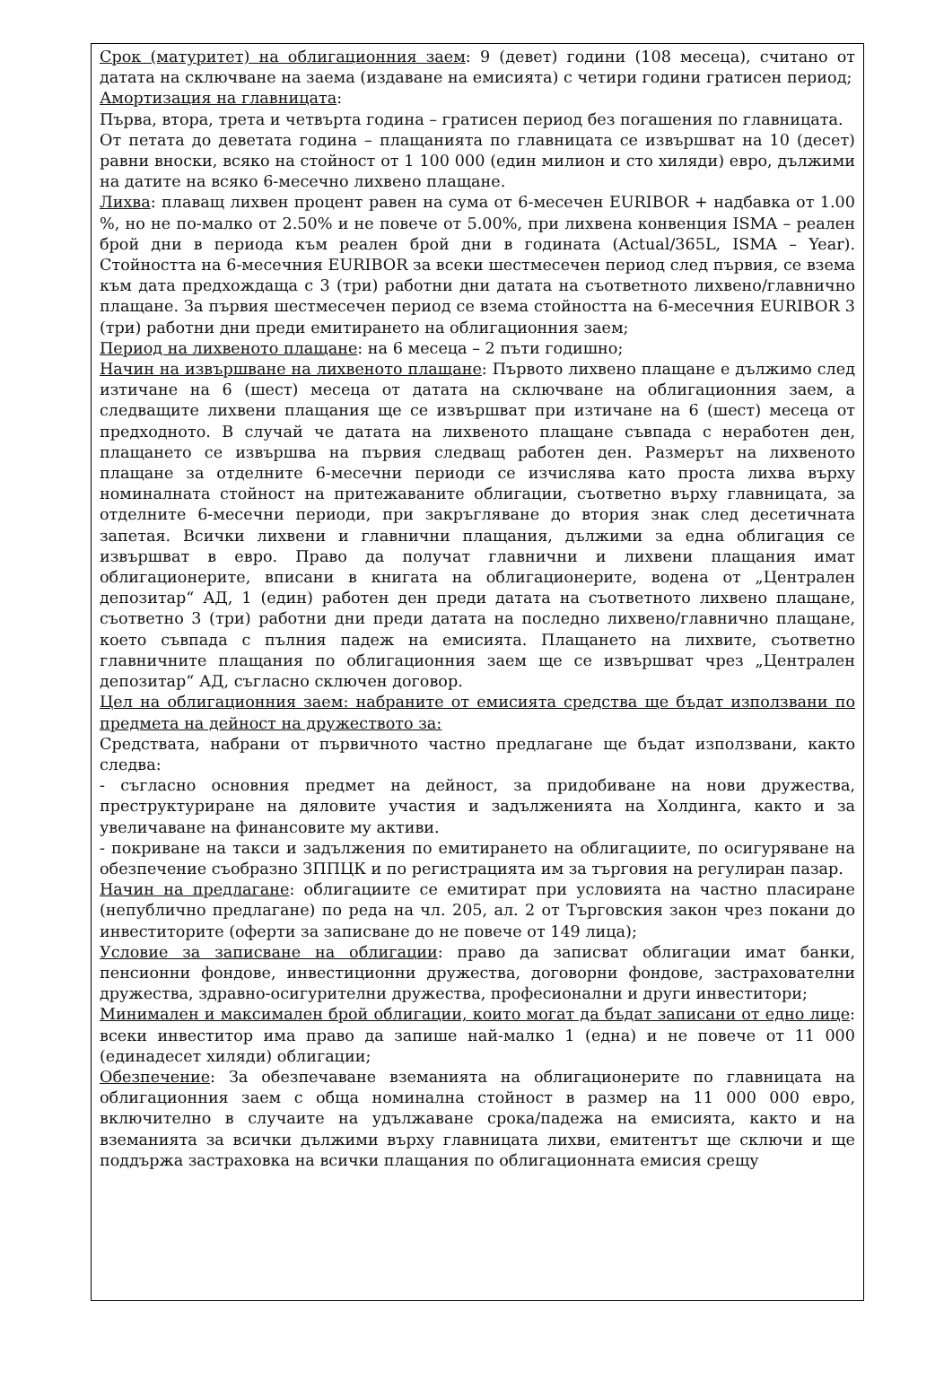Срок (матуритет) на облигационния заем: 9 (девет) години (108 месеца), считано от датата на сключване на заема (издаване на емисията) с четири години гратисен период;
Амортизация на главницата:
Първа, втора, трета и четвърта година – гратисен период без погашения по главницата.
От петата до деветата година – плащанията по главницата се извършват на 10 (десет) равни вноски, всяко на стойност от 1 100 000 (един милион и сто хиляди) евро, дължими на датите на всяко 6-месечно лихвено плащане.
Лихва: плаващ лихвен процент равен на сума от 6-месечен EURIBOR + надбавка от 1.00 %, но не по-малко от 2.50% и не повече от 5.00%, при лихвена конвенция ISMA – реален брой дни в периода към реален брой дни в годината (Actual/365L, ISMA – Year). Стойността на 6-месечния EURIBOR за всеки шестмесечен период след първия, се взема към дата предхождаща с 3 (три) работни дни датата на съответното лихвено/главнично плащане. За първия шестмесечен период се взема стойността на 6-месечния EURIBOR 3 (три) работни дни преди емитирането на облигационния заем;
Период на лихвеното плащане: на 6 месеца – 2 пъти годишно;
Начин на извършване на лихвеното плащане: Първото лихвено плащане е дължимо след изтичане на 6 (шест) месеца от датата на сключване на облигационния заем, а следващите лихвени плащания ще се извършват при изтичане на 6 (шест) месеца от предходното. В случай че датата на лихвеното плащане съвпада с неработен ден, плащането се извършва на първия следващ работен ден. Размерът на лихвеното плащане за отделните 6-месечни периоди се изчислява като проста лихва върху номиналната стойност на притежаваните облигации, съответно върху главницата, за отделните 6-месечни периоди, при закръгляване до втория знак след десетичната запетая. Всички лихвени и главнични плащания, дължими за една облигация се извършват в евро. Право да получат главнични и лихвени плащания имат облигационерите, вписани в книгата на облигационерите, водена от „Централен депозитар“ АД, 1 (един) работен ден преди датата на съответното лихвено плащане, съответно 3 (три) работни дни преди датата на последно лихвено/главнично плащане, което съвпада с пълния падеж на емисията. Плащането на лихвите, съответно главничните плащания по облигационния заем ще се извършват чрез „Централен депозитар“ АД, съгласно сключен договор.
Цел на облигационния заем: набраните от емисията средства ще бъдат използвани по предмета на дейност на дружеството за:
Средствата, набрани от първичното частно предлагане ще бъдат използвани, както следва:
- съгласно основния предмет на дейност, за придобиване на нови дружества, преструктуриране на дяловите участия и задълженията на Холдинга, както и за увеличаване на финансовите му активи.
- покриване на такси и задължения по емитирането на облигациите, по осигуряване на обезпечение съобразно ЗППЦК и по регистрацията им за търговия на регулиран пазар.
Начин на предлагане: облигациите се емитират при условията на частно пласиране (непублично предлагане) по реда на чл. 205, ал. 2 от Търговския закон чрез покани до инвеститорите (оферти за записване до не повече от 149 лица);
Условие за записване на облигации: право да записват облигации имат банки, пенсионни фондове, инвестиционни дружества, договорни фондове, застрахователни дружества, здравно-осигурителни дружества, професионални и други инвеститори;
Минимален и максимален брой облигации, които могат да бъдат записани от едно лице: всеки инвеститор има право да запише най-малко 1 (една) и не повече от 11 000 (единадесет хиляди) облигации;
Обезпечение: За обезпечаване вземанията на облигационерите по главницата на облигационния заем с обща номинална стойност в размер на 11 000 000 евро, включително в случаите на удължаване срока/падежа на емисията, както и на вземанията за всички дължими върху главницата лихви, емитентът ще сключи и ще поддържа застраховка на всички плащания по облигационната емисия срещу